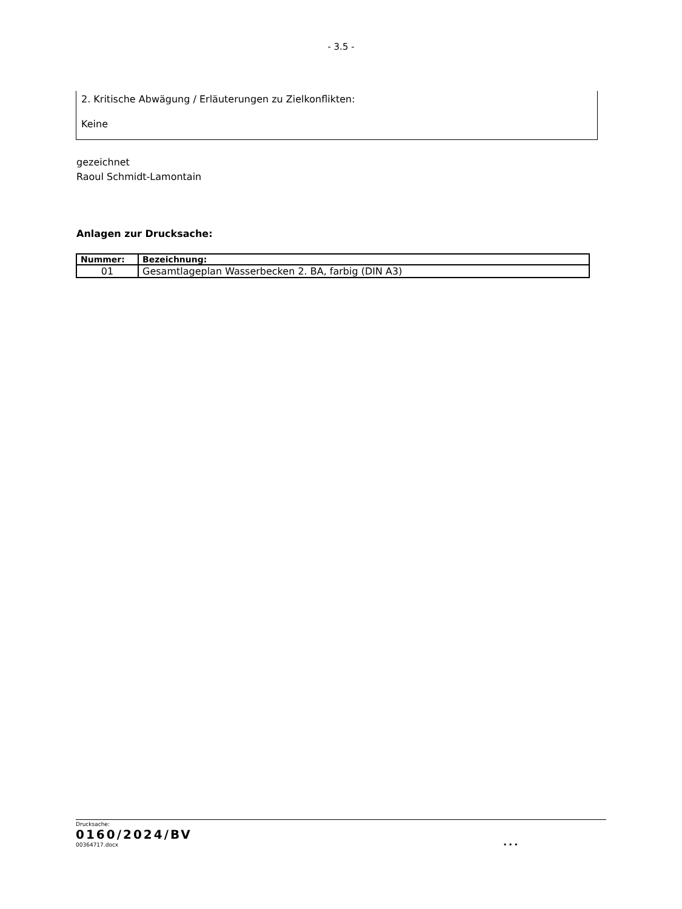- 3.5 -
2. Kritische Abwägung / Erläuterungen zu Zielkonflikten:
Keine
gezeichnet
Raoul Schmidt-Lamontain
Anlagen zur Drucksache:
| Nummer: | Bezeichnung: |
| --- | --- |
| 01 | Gesamtlageplan Wasserbecken 2. BA, farbig (DIN A3) |
Drucksache:
0160/2024/BV
00364717.docx
...